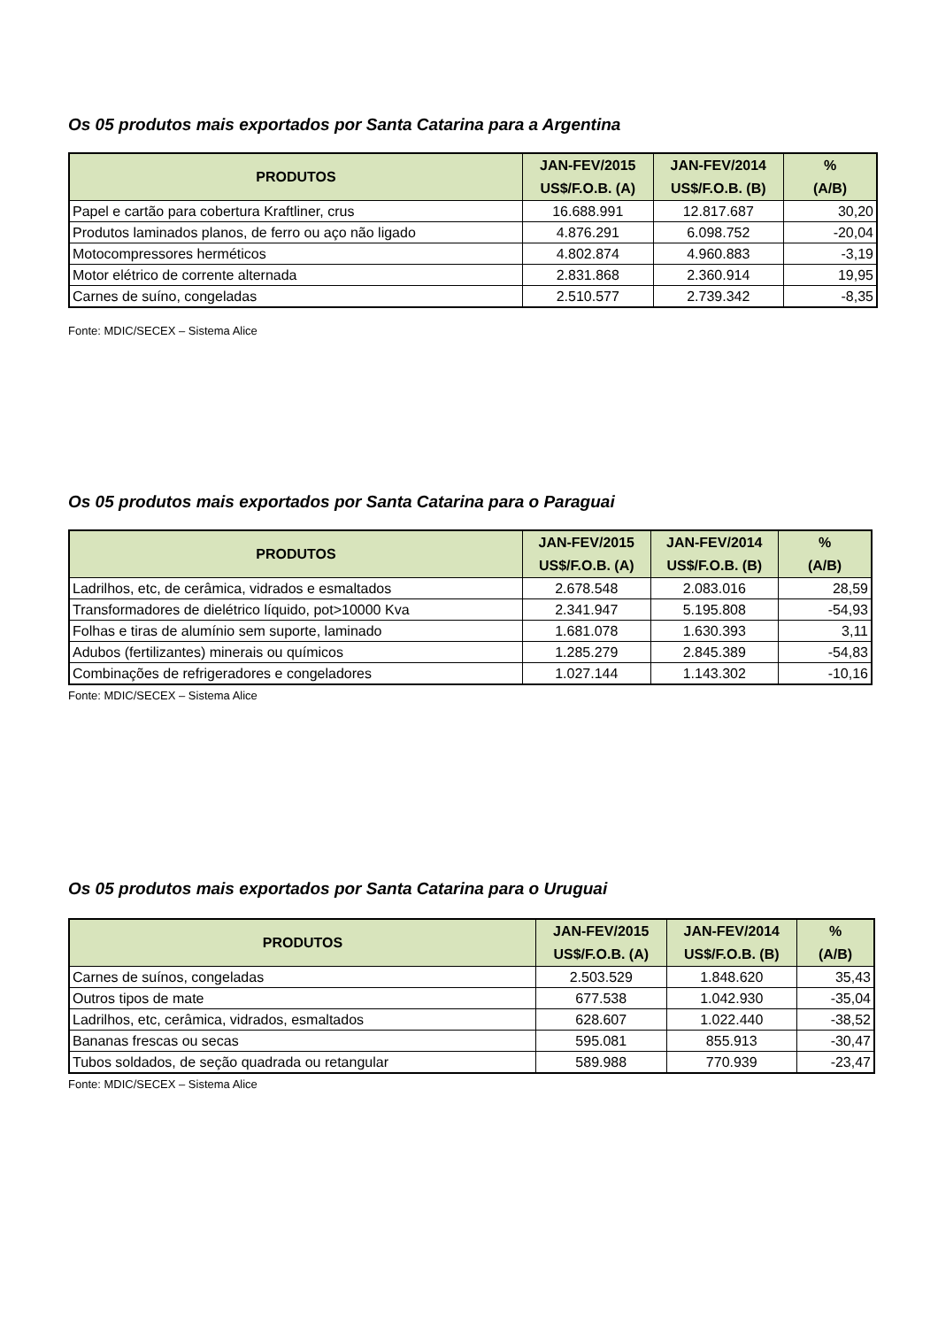Os 05 produtos mais exportados por Santa Catarina para a Argentina
| PRODUTOS | JAN-FEV/2015 US$/F.O.B. (A) | JAN-FEV/2014 US$/F.O.B. (B) | % (A/B) |
| --- | --- | --- | --- |
| Papel e cartão para cobertura Kraftliner, crus | 16.688.991 | 12.817.687 | 30,20 |
| Produtos laminados planos, de ferro ou aço não ligado | 4.876.291 | 6.098.752 | -20,04 |
| Motocompressores herméticos | 4.802.874 | 4.960.883 | -3,19 |
| Motor elétrico de corrente alternada | 2.831.868 | 2.360.914 | 19,95 |
| Carnes de suíno, congeladas | 2.510.577 | 2.739.342 | -8,35 |
Fonte: MDIC/SECEX – Sistema Alice
Os 05 produtos mais exportados por Santa Catarina para o Paraguai
| PRODUTOS | JAN-FEV/2015 US$/F.O.B. (A) | JAN-FEV/2014 US$/F.O.B. (B) | % (A/B) |
| --- | --- | --- | --- |
| Ladrilhos, etc, de cerâmica, vidrados e esmaltados | 2.678.548 | 2.083.016 | 28,59 |
| Transformadores de dielétrico líquido, pot>10000 Kva | 2.341.947 | 5.195.808 | -54,93 |
| Folhas e tiras de alumínio sem suporte, laminado | 1.681.078 | 1.630.393 | 3,11 |
| Adubos (fertilizantes) minerais ou químicos | 1.285.279 | 2.845.389 | -54,83 |
| Combinações de refrigeradores e congeladores | 1.027.144 | 1.143.302 | -10,16 |
Fonte: MDIC/SECEX – Sistema Alice
Os 05 produtos mais exportados por Santa Catarina para o Uruguai
| PRODUTOS | JAN-FEV/2015 US$/F.O.B. (A) | JAN-FEV/2014 US$/F.O.B. (B) | % (A/B) |
| --- | --- | --- | --- |
| Carnes de suínos, congeladas | 2.503.529 | 1.848.620 | 35,43 |
| Outros tipos de mate | 677.538 | 1.042.930 | -35,04 |
| Ladrilhos, etc, cerâmica, vidrados, esmaltados | 628.607 | 1.022.440 | -38,52 |
| Bananas frescas ou secas | 595.081 | 855.913 | -30,47 |
| Tubos soldados, de seção quadrada ou retangular | 589.988 | 770.939 | -23,47 |
Fonte: MDIC/SECEX – Sistema Alice